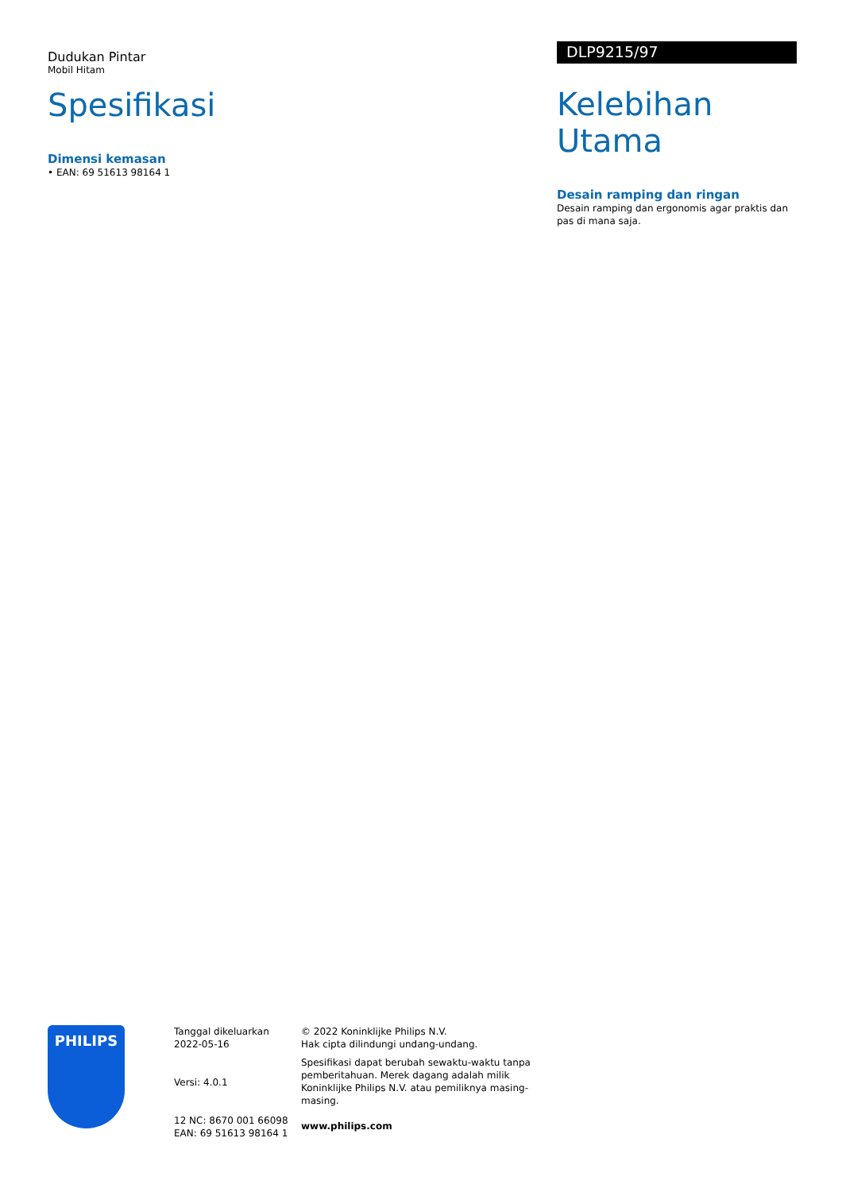Dudukan Pintar
Mobil Hitam
Spesifikasi
Dimensi kemasan
• EAN: 69 51613 98164 1
DLP9215/97
Kelebihan Utama
Desain ramping dan ringan
Desain ramping dan ergonomis agar praktis dan pas di mana saja.
PHILIPS
Tanggal dikeluarkan
2022-05-16
Versi: 4.0.1
12 NC: 8670 001 66098
EAN: 69 51613 98164 1
© 2022 Koninklijke Philips N.V.
Hak cipta dilindungi undang-undang.
Spesifikasi dapat berubah sewaktu-waktu tanpa pemberitahuan. Merek dagang adalah milik Koninklijke Philips N.V. atau pemiliknya masing-masing.
www.philips.com